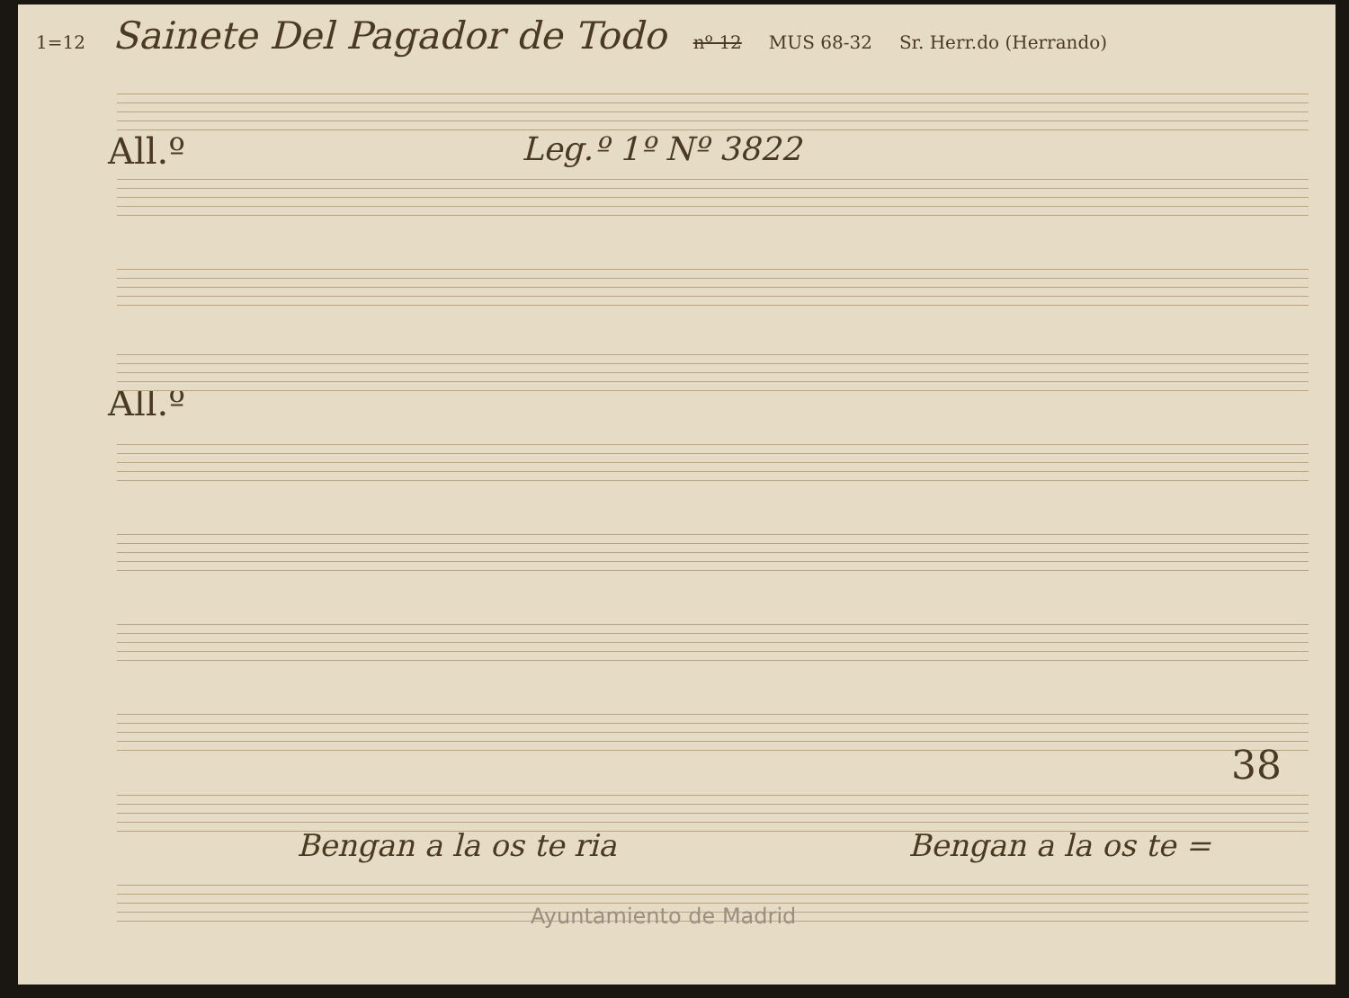1=12 Sainete Del Pagador de Todo nº 12 MUS 68-32 Sr. Herr.do (Herrando)
Leg.º 1º Nº 3822
All.º
All.º
Bengan a la os te ria Bengan a la os te =
38
Ayuntamiento de Madrid